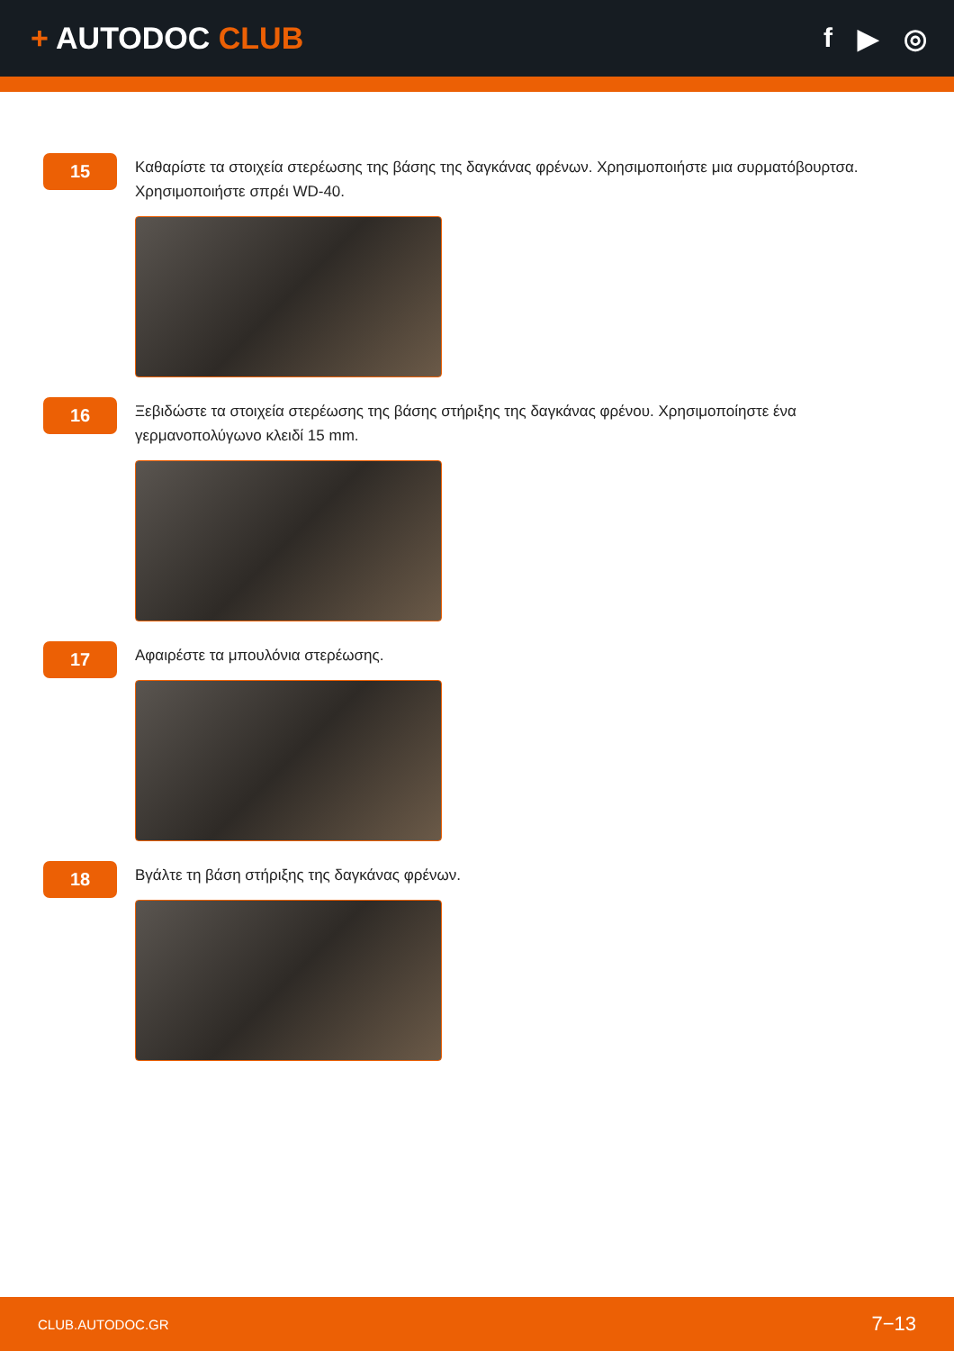+ AUTODOC CLUB f ▶ ◎
15
Καθαρίστε τα στοιχεία στερέωσης της βάσης της δαγκάνας φρένων. Χρησιμοποιήστε μια συρματόβουρτσα. Χρησιμοποιήστε σπρέι WD-40.
16
Ξεβιδώστε τα στοιχεία στερέωσης της βάσης στήριξης της δαγκάνας φρένου. Χρησιμοποίηστε ένα γερμανοπολύγωνο κλειδί 15 mm.
17
Αφαιρέστε τα μπουλόνια στερέωσης.
18
Βγάλτε τη βάση στήριξης της δαγκάνας φρένων.
CLUB.AUTODOC.GR 7−13